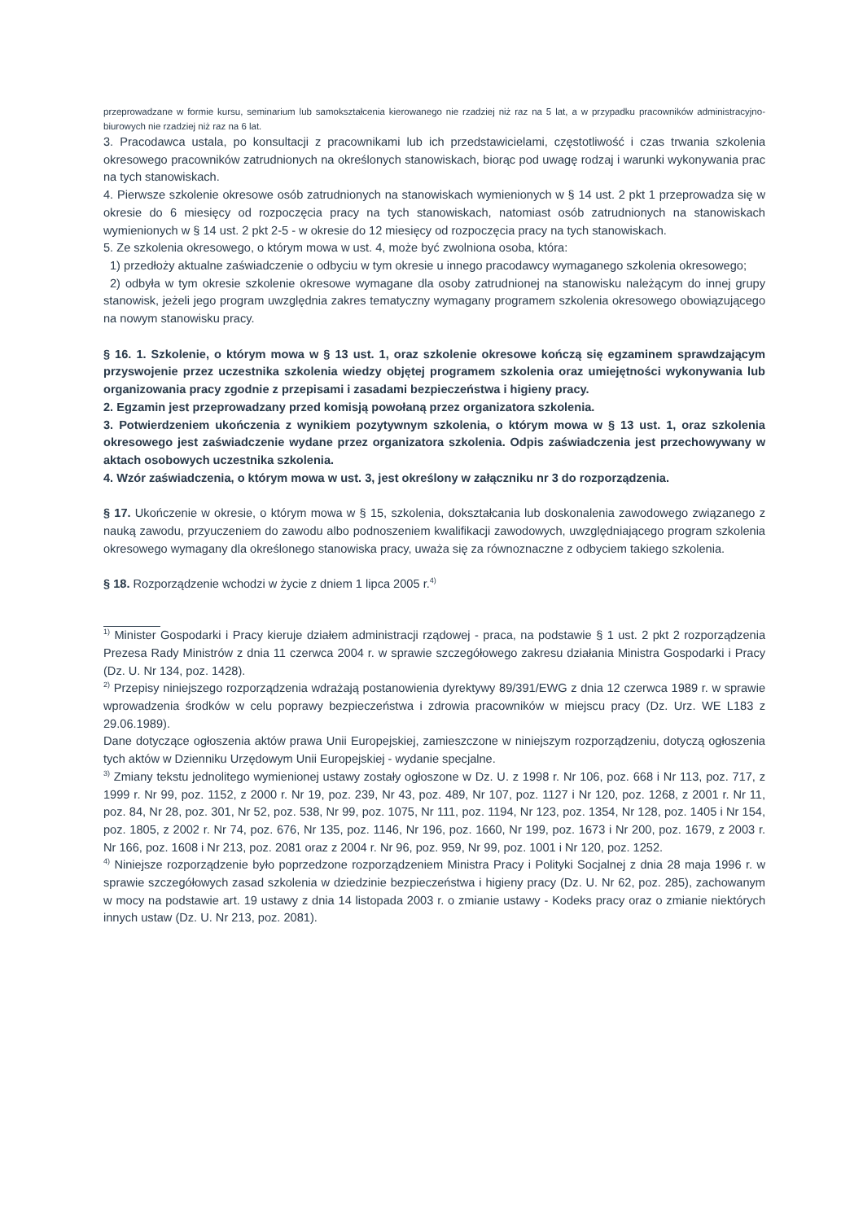przeprowadzane w formie kursu, seminarium lub samokształcenia kierowanego nie rzadziej niż raz na 5 lat, a w przypadku pracowników administracyjno-biurowych nie rzadziej niż raz na 6 lat.
3. Pracodawca ustala, po konsultacji z pracownikami lub ich przedstawicielami, częstotliwość i czas trwania szkolenia okresowego pracowników zatrudnionych na określonych stanowiskach, biorąc pod uwagę rodzaj i warunki wykonywania prac na tych stanowiskach.
4. Pierwsze szkolenie okresowe osób zatrudnionych na stanowiskach wymienionych w § 14 ust. 2 pkt 1 przeprowadza się w okresie do 6 miesięcy od rozpoczęcia pracy na tych stanowiskach, natomiast osób zatrudnionych na stanowiskach wymienionych w § 14 ust. 2 pkt 2-5 - w okresie do 12 miesięcy od rozpoczęcia pracy na tych stanowiskach.
5. Ze szkolenia okresowego, o którym mowa w ust. 4, może być zwolniona osoba, która:
1) przedłoży aktualne zaświadczenie o odbyciu w tym okresie u innego pracodawcy wymaganego szkolenia okresowego;
2) odbyła w tym okresie szkolenie okresowe wymagane dla osoby zatrudnionej na stanowisku należącym do innej grupy stanowisk, jeżeli jego program uwzględnia zakres tematyczny wymagany programem szkolenia okresowego obowiązującego na nowym stanowisku pracy.
§ 16. 1. Szkolenie, o którym mowa w § 13 ust. 1, oraz szkolenie okresowe kończą się egzaminem sprawdzającym przyswojenie przez uczestnika szkolenia wiedzy objętej programem szkolenia oraz umiejętności wykonywania lub organizowania pracy zgodnie z przepisami i zasadami bezpieczeństwa i higieny pracy.
2. Egzamin jest przeprowadzany przed komisją powołaną przez organizatora szkolenia.
3. Potwierdzeniem ukończenia z wynikiem pozytywnym szkolenia, o którym mowa w § 13 ust. 1, oraz szkolenia okresowego jest zaświadczenie wydane przez organizatora szkolenia. Odpis zaświadczenia jest przechowywany w aktach osobowych uczestnika szkolenia.
4. Wzór zaświadczenia, o którym mowa w ust. 3, jest określony w załączniku nr 3 do rozporządzenia.
§ 17. Ukończenie w okresie, o którym mowa w § 15, szkolenia, dokształcania lub doskonalenia zawodowego związanego z nauką zawodu, przyuczeniem do zawodu albo podnoszeniem kwalifikacji zawodowych, uwzględniającego program szkolenia okresowego wymagany dla określonego stanowiska pracy, uważa się za równoznaczne z odbyciem takiego szkolenia.
§ 18. Rozporządzenie wchodzi w życie z dniem 1 lipca 2005 r.<sup>4)</sup>
<sup>1)</sup> Minister Gospodarki i Pracy kieruje działem administracji rządowej - praca, na podstawie § 1 ust. 2 pkt 2 rozporządzenia Prezesa Rady Ministrów z dnia 11 czerwca 2004 r. w sprawie szczegółowego zakresu działania Ministra Gospodarki i Pracy (Dz. U. Nr 134, poz. 1428).
<sup>2)</sup> Przepisy niniejszego rozporządzenia wdrażają postanowienia dyrektywy 89/391/EWG z dnia 12 czerwca 1989 r. w sprawie wprowadzenia środków w celu poprawy bezpieczeństwa i zdrowia pracowników w miejscu pracy (Dz. Urz. WE L183 z 29.06.1989).
Dane dotyczące ogłoszenia aktów prawa Unii Europejskiej, zamieszczone w niniejszym rozporządzeniu, dotyczą ogłoszenia tych aktów w Dzienniku Urzędowym Unii Europejskiej - wydanie specjalne.
<sup>3)</sup> Zmiany tekstu jednolitego wymienionej ustawy zostały ogłoszone w Dz. U. z 1998 r. Nr 106, poz. 668 i Nr 113, poz. 717, z 1999 r. Nr 99, poz. 1152, z 2000 r. Nr 19, poz. 239, Nr 43, poz. 489, Nr 107, poz. 1127 i Nr 120, poz. 1268, z 2001 r. Nr 11, poz. 84, Nr 28, poz. 301, Nr 52, poz. 538, Nr 99, poz. 1075, Nr 111, poz. 1194, Nr 123, poz. 1354, Nr 128, poz. 1405 i Nr 154, poz. 1805, z 2002 r. Nr 74, poz. 676, Nr 135, poz. 1146, Nr 196, poz. 1660, Nr 199, poz. 1673 i Nr 200, poz. 1679, z 2003 r. Nr 166, poz. 1608 i Nr 213, poz. 2081 oraz z 2004 r. Nr 96, poz. 959, Nr 99, poz. 1001 i Nr 120, poz. 1252.
<sup>4)</sup> Niniejsze rozporządzenie było poprzedzone rozporządzeniem Ministra Pracy i Polityki Socjalnej z dnia 28 maja 1996 r. w sprawie szczegółowych zasad szkolenia w dziedzinie bezpieczeństwa i higieny pracy (Dz. U. Nr 62, poz. 285), zachowanym w mocy na podstawie art. 19 ustawy z dnia 14 listopada 2003 r. o zmianie ustawy - Kodeks pracy oraz o zmianie niektórych innych ustaw (Dz. U. Nr 213, poz. 2081).